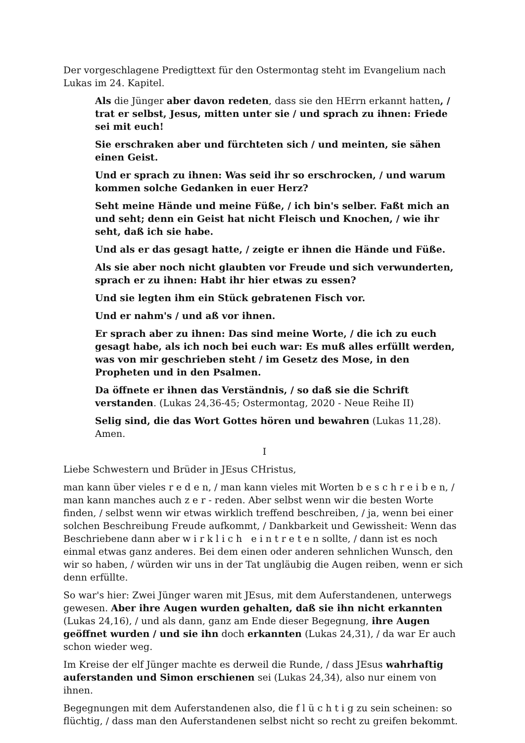Der vorgeschlagene Predigttext für den Ostermontag steht im Evangelium nach Lukas im 24. Kapitel.
Als die Jünger aber davon redeten, dass sie den HErrn erkannt hatten, / trat er selbst, Jesus, mitten unter sie / und sprach zu ihnen: Friede sei mit euch!
Sie erschraken aber und fürchteten sich / und meinten, sie sähen einen Geist.
Und er sprach zu ihnen: Was seid ihr so erschrocken, / und warum kommen solche Gedanken in euer Herz?
Seht meine Hände und meine Füße, / ich bin's selber. Faßt mich an und seht; denn ein Geist hat nicht Fleisch und Knochen, / wie ihr seht, daß ich sie habe.
Und als er das gesagt hatte, / zeigte er ihnen die Hände und Füße.
Als sie aber noch nicht glaubten vor Freude und sich verwunderten, sprach er zu ihnen: Habt ihr hier etwas zu essen?
Und sie legten ihm ein Stück gebratenen Fisch vor.
Und er nahm's / und aß vor ihnen.
Er sprach aber zu ihnen: Das sind meine Worte, / die ich zu euch gesagt habe, als ich noch bei euch war: Es muß alles erfüllt werden, was von mir geschrieben steht / im Gesetz des Mose, in den Propheten und in den Psalmen.
Da öffnete er ihnen das Verständnis, / so daß sie die Schrift verstanden. (Lukas 24,36-45; Ostermontag, 2020 - Neue Reihe II)
Selig sind, die das Wort Gottes hören und bewahren (Lukas 11,28). Amen.
I
Liebe Schwestern und Brüder in JEsus CHristus,
man kann über vieles r e d e n, / man kann vieles mit Worten b e s c h r e i b e n, / man kann manches auch z e r - reden. Aber selbst wenn wir die besten Worte finden, / selbst wenn wir etwas wirklich treffend beschreiben, / ja, wenn bei einer solchen Beschreibung Freude aufkommt, / Dankbarkeit und Gewissheit: Wenn das Beschriebene dann aber w i r k l i c h e i n t r e t e n sollte, / dann ist es noch einmal etwas ganz anderes. Bei dem einen oder anderen sehnlichen Wunsch, den wir so haben, / würden wir uns in der Tat ungläubig die Augen reiben, wenn er sich denn erfüllte.
So war's hier: Zwei Jünger waren mit JEsus, mit dem Auferstandenen, unterwegs gewesen. Aber ihre Augen wurden gehalten, daß sie ihn nicht erkannten (Lukas 24,16), / und als dann, ganz am Ende dieser Begegnung, ihre Augen geöffnet wurden / und sie ihn doch erkannten (Lukas 24,31), / da war Er auch schon wieder weg.
Im Kreise der elf Jünger machte es derweil die Runde, / dass JEsus wahrhaftig auferstanden und Simon erschienen sei (Lukas 24,34), also nur einem von ihnen.
Begegnungen mit dem Auferstandenen also, die f l ü c h t i g zu sein scheinen: so flüchtig, / dass man den Auferstandenen selbst nicht so recht zu greifen bekommt.